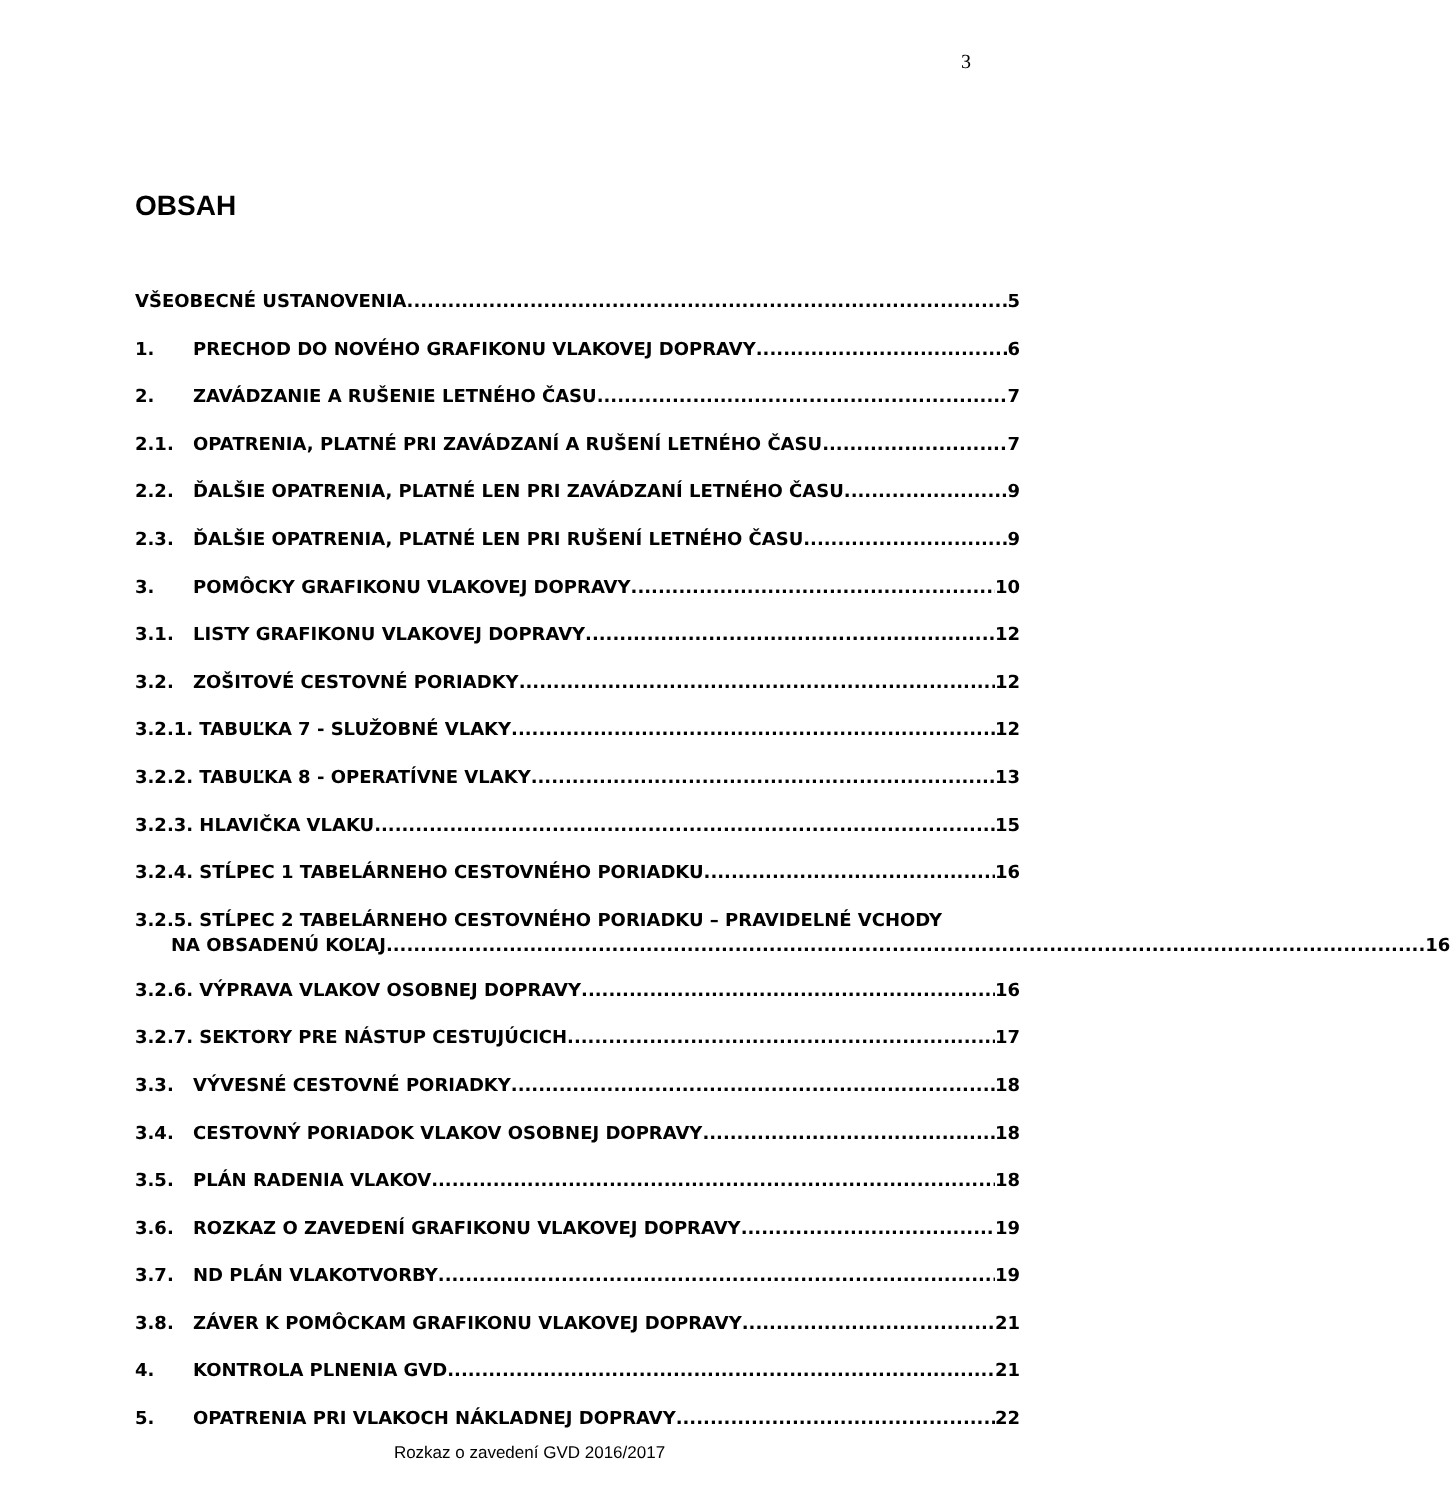3
OBSAH
VŠEOBECNÉ USTANOVENIA 5
1. PRECHOD DO NOVÉHO GRAFIKONU VLAKOVEJ DOPRAVY 6
2. ZAVÁDZANIE A RUŠENIE LETNÉHO ČASU 7
2.1. OPATRENIA, PLATNÉ PRI ZAVÁDZANÍ A RUŠENÍ LETNÉHO ČASU 7
2.2. ĎALŠIE OPATRENIA, PLATNÉ LEN PRI ZAVÁDZANÍ LETNÉHO ČASU 9
2.3. ĎALŠIE OPATRENIA, PLATNÉ LEN PRI RUŠENÍ LETNÉHO ČASU 9
3. POMÔCKY GRAFIKONU VLAKOVEJ DOPRAVY 10
3.1. LISTY GRAFIKONU VLAKOVEJ DOPRAVY 12
3.2. ZOŠITOVÉ CESTOVNÉ PORIADKY 12
3.2.1. TABUĽKA 7 - SLUŽOBNÉ VLAKY 12
3.2.2. TABUĽKA 8 - OPERATÍVNE VLAKY 13
3.2.3. HLAVIČKA VLAKU 15
3.2.4. STĹPEC 1 TABELÁRNEHO CESTOVNÉHO PORIADKU 16
3.2.5. STĹPEC 2 TABELÁRNEHO CESTOVNÉHO PORIADKU – PRAVIDELNÉ VCHODY
NA OBSADENÚ KOĽAJ 16
3.2.6. VÝPRAVA VLAKOV OSOBNEJ DOPRAVY 16
3.2.7. SEKTORY PRE NÁSTUP CESTUJÚCICH 17
3.3. VÝVESNÉ CESTOVNÉ PORIADKY 18
3.4. CESTOVNÝ PORIADOK VLAKOV OSOBNEJ DOPRAVY 18
3.5. PLÁN RADENIA VLAKOV 18
3.6. ROZKAZ O ZAVEDENÍ GRAFIKONU VLAKOVEJ DOPRAVY 19
3.7. ND PLÁN VLAKOTVORBY 19
3.8. ZÁVER K POMÔCKAM GRAFIKONU VLAKOVEJ DOPRAVY 21
4. KONTROLA PLNENIA GVD 21
5. OPATRENIA PRI VLAKOCH NÁKLADNEJ DOPRAVY 22
Rozkaz o zavedení GVD 2016/2017